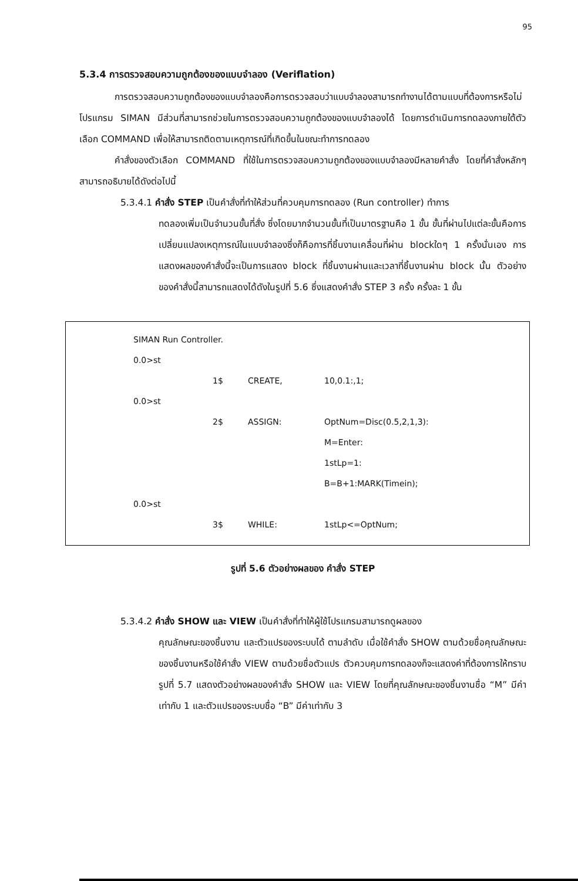95
5.3.4 การตรวจสอบความถูกต้องของแบบจำลอง (Veriflation)
การตรวจสอบความถูกต้องของแบบจำลองคือการตรวจสอบว่าแบบจำลองสามารถทำงานได้ตามแบบที่ต้องการหรือไม่ โปรแกรม SIMAN มีส่วนที่สามารถช่วยในการตรวจสอบความถูกต้องของแบบจำลองได้ โดยการดำเนินการทดลองภายใต้ตัวเลือก COMMAND เพื่อให้สามารถติดตามเหตุการณ์ที่เกิดขึ้นในขณะทำการทดลอง
คำสั่งของตัวเลือก COMMAND ที่ใช้ในการตรวจสอบความถูกต้องของแบบจำลองมีหลายคำสั่ง โดยที่คำสั่งหลักๆ สามารถอธิบายได้ดังต่อไปนี้
5.3.4.1 คำสั่ง STEP เป็นคำสั่งที่ทำให้ส่วนที่ควบคุมการทดลอง (Run controller) ทำการ
ทดลองเพิ่มเป็นจำนวนขั้นที่สั่ง ซึ่งโดยมากจำนวนขั้นที่เป็นมาตรฐานคือ 1 ขั้น ขั้นที่ผ่านไปแต่ละขั้นคือการเปลี่ยนแปลงเหตุการณ์ในแบบจำลองซึ่งก็คือการที่ชิ้นงานเคลื่อนที่ผ่าน blockใดๆ 1 ครั้งนั่นเอง การแสดงผลของคำสั่งนี้จะเป็นการแสดง block ที่ชิ้นงานผ่านและเวลาที่ชิ้นงานผ่าน block นั้น ตัวอย่างของคำสั่งนี้สามารถแสดงได้ดังในรูปที่ 5.6 ซึ่งแสดงคำสั่ง STEP 3 ครั้ง ครั้งละ 1 ขั้น
| SIMAN Run Controller. | | | |
| 0.0>st | | | |
| | 1$ | CREATE, | 10,0.1:,1; |
| 0.0>st | | | |
| | 2$ | ASSIGN: | OptNum=Disc(0.5,2,1,3): |
| | | | M=Enter: |
| | | | 1stLp=1: |
| | | | B=B+1:MARK(Timein); |
| 0.0>st | | | |
| | 3$ | WHILE: | 1stLp<=OptNum; |
รูปที่ 5.6 ตัวอย่างผลของ คำสั่ง STEP
5.3.4.2 คำสั่ง SHOW และ VIEW เป็นคำสั่งที่ทำให้ผู้ใช้โปรแกรมสามารถดูผลของ
คุณลักษณะของชิ้นงาน และตัวแปรของระบบได้ ตามลำดับ เมื่อใช้คำสั่ง SHOW ตามด้วยชื่อคุณลักษณะของชิ้นงานหรือใช้คำสั่ง VIEW ตามด้วยชื่อตัวแปร ตัวควบคุมการทดลองก็จะแสดงค่าที่ต้องการให้ทราบ รูปที่ 5.7 แสดงตัวอย่างผลของคำสั่ง SHOW และ VIEW โดยที่คุณลักษณะของชิ้นงานชื่อ “M” มีค่าเท่ากับ 1 และตัวแปรของระบบชื่อ “B” มีค่าเท่ากับ 3